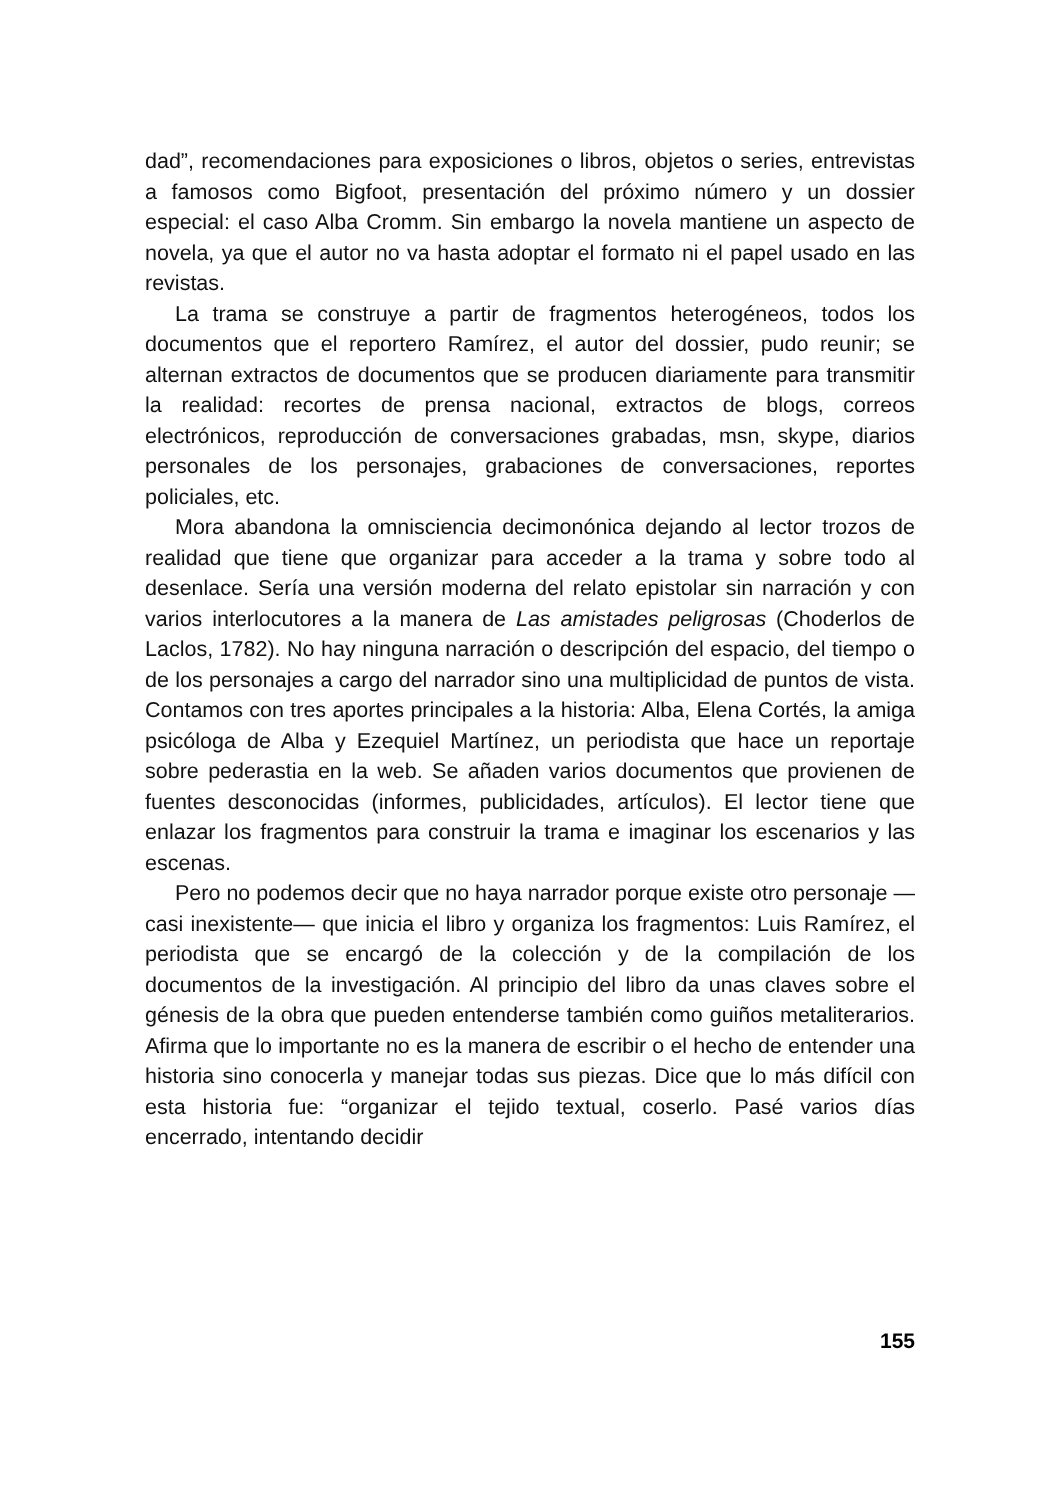dad”, recomendaciones para exposiciones o libros, objetos o series, entrevistas a famosos como Bigfoot, presentación del próximo número y un dossier especial: el caso Alba Cromm. Sin embargo la novela mantiene un aspecto de novela, ya que el autor no va hasta adoptar el formato ni el papel usado en las revistas.
La trama se construye a partir de fragmentos heterogéneos, todos los documentos que el reportero Ramírez, el autor del dossier, pudo reunir; se alternan extractos de documentos que se producen diariamente para transmitir la realidad: recortes de prensa nacional, extractos de blogs, correos electrónicos, reproducción de conversaciones grabadas, msn, skype, diarios personales de los personajes, grabaciones de conversaciones, reportes policiales, etc.
Mora abandona la omnisciencia decimonónica dejando al lector trozos de realidad que tiene que organizar para acceder a la trama y sobre todo al desenlace. Sería una versión moderna del relato epistolar sin narración y con varios interlocutores a la manera de Las amistades peligrosas (Choderlos de Laclos, 1782). No hay ninguna narración o descripción del espacio, del tiempo o de los personajes a cargo del narrador sino una multiplicidad de puntos de vista. Contamos con tres aportes principales a la historia: Alba, Elena Cortés, la amiga psicóloga de Alba y Ezequiel Martínez, un periodista que hace un reportaje sobre pederastia en la web. Se añaden varios documentos que provienen de fuentes desconocidas (informes, publicidades, artículos). El lector tiene que enlazar los fragmentos para construir la trama e imaginar los escenarios y las escenas.
Pero no podemos decir que no haya narrador porque existe otro personaje —casi inexistente— que inicia el libro y organiza los fragmentos: Luis Ramírez, el periodista que se encargó de la colección y de la compilación de los documentos de la investigación. Al principio del libro da unas claves sobre el génesis de la obra que pueden entenderse también como guiños metaliterarios. Afirma que lo importante no es la manera de escribir o el hecho de entender una historia sino conocerla y manejar todas sus piezas. Dice que lo más difícil con esta historia fue: “organizar el tejido textual, coserlo. Pasé varios días encerrado, intentando decidir
155